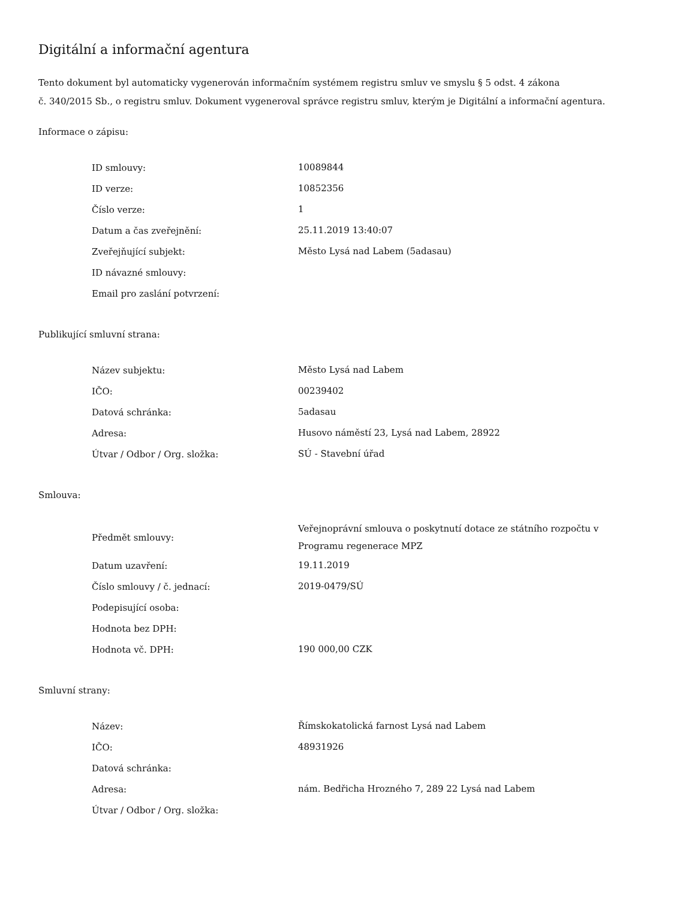Digitální a informační agentura
Tento dokument byl automaticky vygenerován informačním systémem registru smluv ve smyslu § 5 odst. 4 zákona
č. 340/2015 Sb., o registru smluv. Dokument vygeneroval správce registru smluv, kterým je Digitální a informační agentura.
Informace o zápisu:
| ID smlouvy: | 10089844 |
| ID verze: | 10852356 |
| Číslo verze: | 1 |
| Datum a čas zveřejnění: | 25.11.2019 13:40:07 |
| Zveřejňující subjekt: | Město Lysá nad Labem (5adasau) |
| ID návazné smlouvy: | |
| Email pro zaslání potvrzení: | |
Publikující smluvní strana:
| Název subjektu: | Město Lysá nad Labem |
| IČO: | 00239402 |
| Datová schránka: | 5adasau |
| Adresa: | Husovo náměstí 23, Lysá nad Labem, 28922 |
| Útvar / Odbor / Org. složka: | SÚ - Stavební úřad |
Smlouva:
| Předmět smlouvy: | Veřejnoprávní smlouva o poskytnutí dotace ze státního rozpočtu v Programu regenerace MPZ |
| Datum uzavření: | 19.11.2019 |
| Číslo smlouvy / č. jednací: | 2019-0479/SÚ |
| Podepisující osoba: | |
| Hodnota bez DPH: | |
| Hodnota vč. DPH: | 190 000,00 CZK |
Smluvní strany:
| Název: | Římskokatolická farnost Lysá nad Labem |
| IČO: | 48931926 |
| Datová schránka: | |
| Adresa: | nám. Bedřicha Hrozného 7, 289 22 Lysá nad Labem |
| Útvar / Odbor / Org. složka: | |